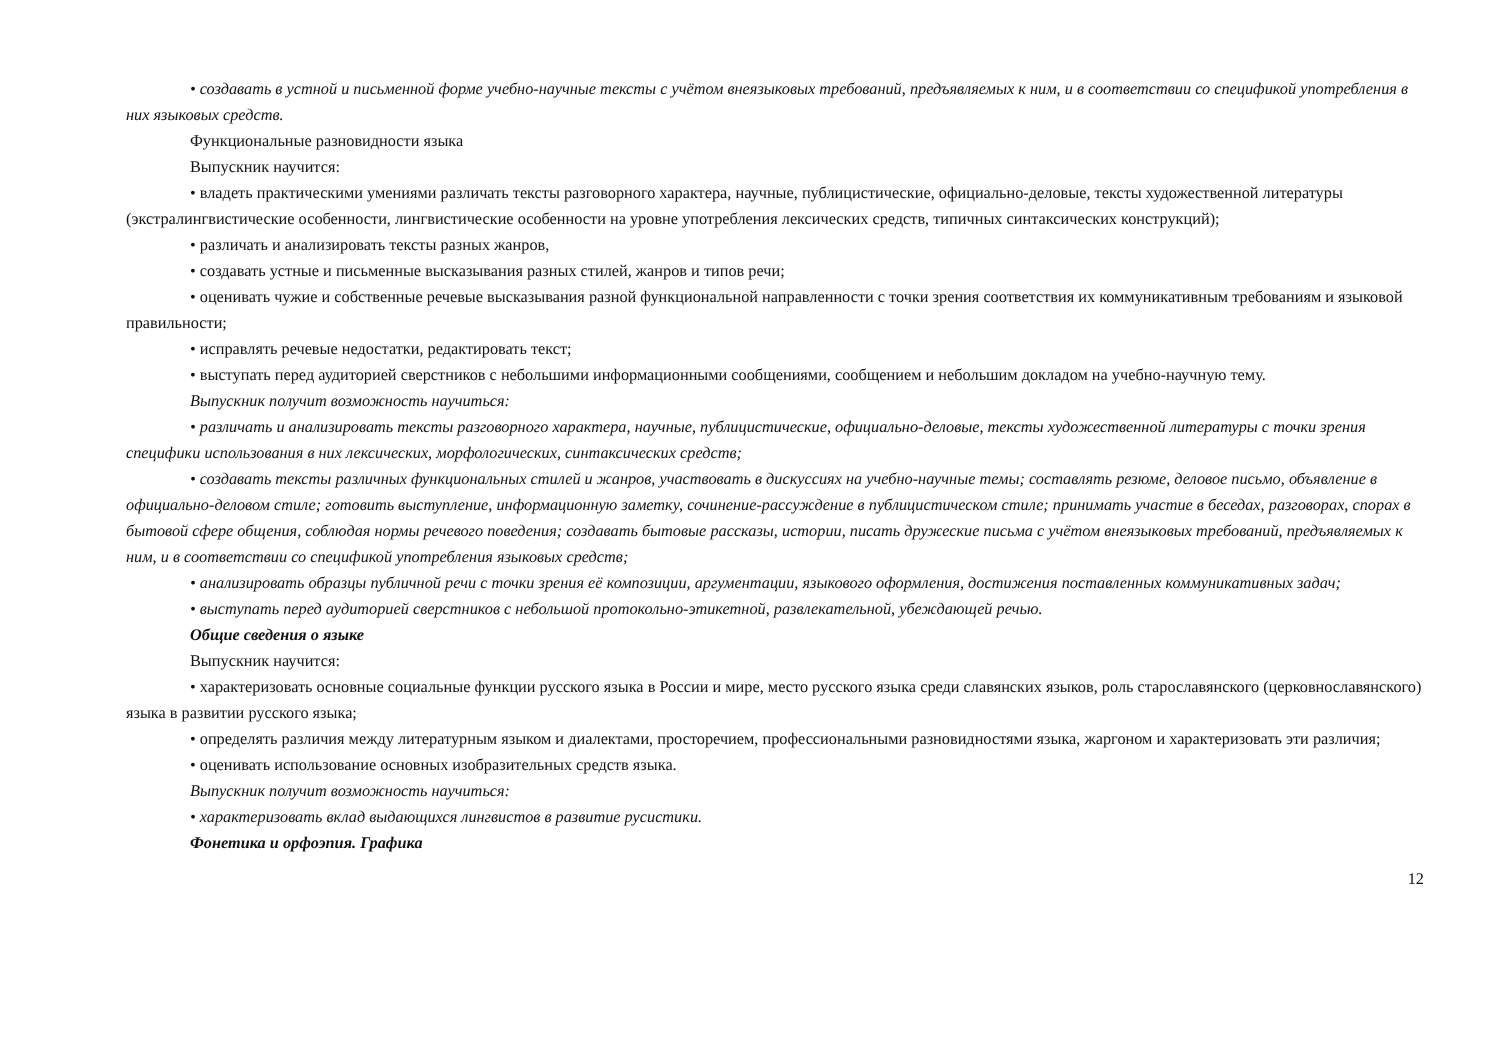• создавать в устной и письменной форме учебно-научные тексты с учётом внеязыковых требований, предъявляемых к ним, и в соответствии со спецификой употребления в них языковых средств.
Функциональные разновидности языка
Выпускник научится:
• владеть практическими умениями различать тексты разговорного характера, научные, публицистические, официально-деловые, тексты художественной литературы (экстралингвистические особенности, лингвистические особенности на уровне употребления лексических средств, типичных синтаксических конструкций);
• различать и анализировать тексты разных жанров,
• создавать устные и письменные высказывания разных стилей, жанров и типов речи;
• оценивать чужие и собственные речевые высказывания разной функциональной направленности с точки зрения соответствия их коммуникативным требованиям и языковой правильности;
• исправлять речевые недостатки, редактировать текст;
• выступать перед аудиторией сверстников с небольшими информационными сообщениями, сообщением и небольшим докладом на учебно-научную тему.
Выпускник получит возможность научиться:
• различать и анализировать тексты разговорного характера, научные, публицистические, официально-деловые, тексты художественной литературы с точки зрения специфики использования в них лексических, морфологических, синтаксических средств;
• создавать тексты различных функциональных стилей и жанров, участвовать в дискуссиях на учебно-научные темы; составлять резюме, деловое письмо, объявление в официально-деловом стиле; готовить выступление, информационную заметку, сочинение-рассуждение в публицистическом стиле; принимать участие в беседах, разговорах, спорах в бытовой сфере общения, соблюдая нормы речевого поведения; создавать бытовые рассказы, истории, писать дружеские письма с учётом внеязыковых требований, предъявляемых к ним, и в соответствии со спецификой употребления языковых средств;
• анализировать образцы публичной речи с точки зрения её композиции, аргументации, языкового оформления, достижения поставленных коммуникативных задач;
• выступать перед аудиторией сверстников с небольшой протокольно-этикетной, развлекательной, убеждающей речью.
Общие сведения о языке
Выпускник научится:
• характеризовать основные социальные функции русского языка в России и мире, место русского языка среди славянских языков, роль старославянского (церковнославянского) языка в развитии русского языка;
• определять различия между литературным языком и диалектами, просторечием, профессиональными разновидностями языка, жаргоном и характеризовать эти различия;
• оценивать использование основных изобразительных средств языка.
Выпускник получит возможность научиться:
• характеризовать вклад выдающихся лингвистов в развитие русистики.
Фонетика и орфоэпия. Графика
12